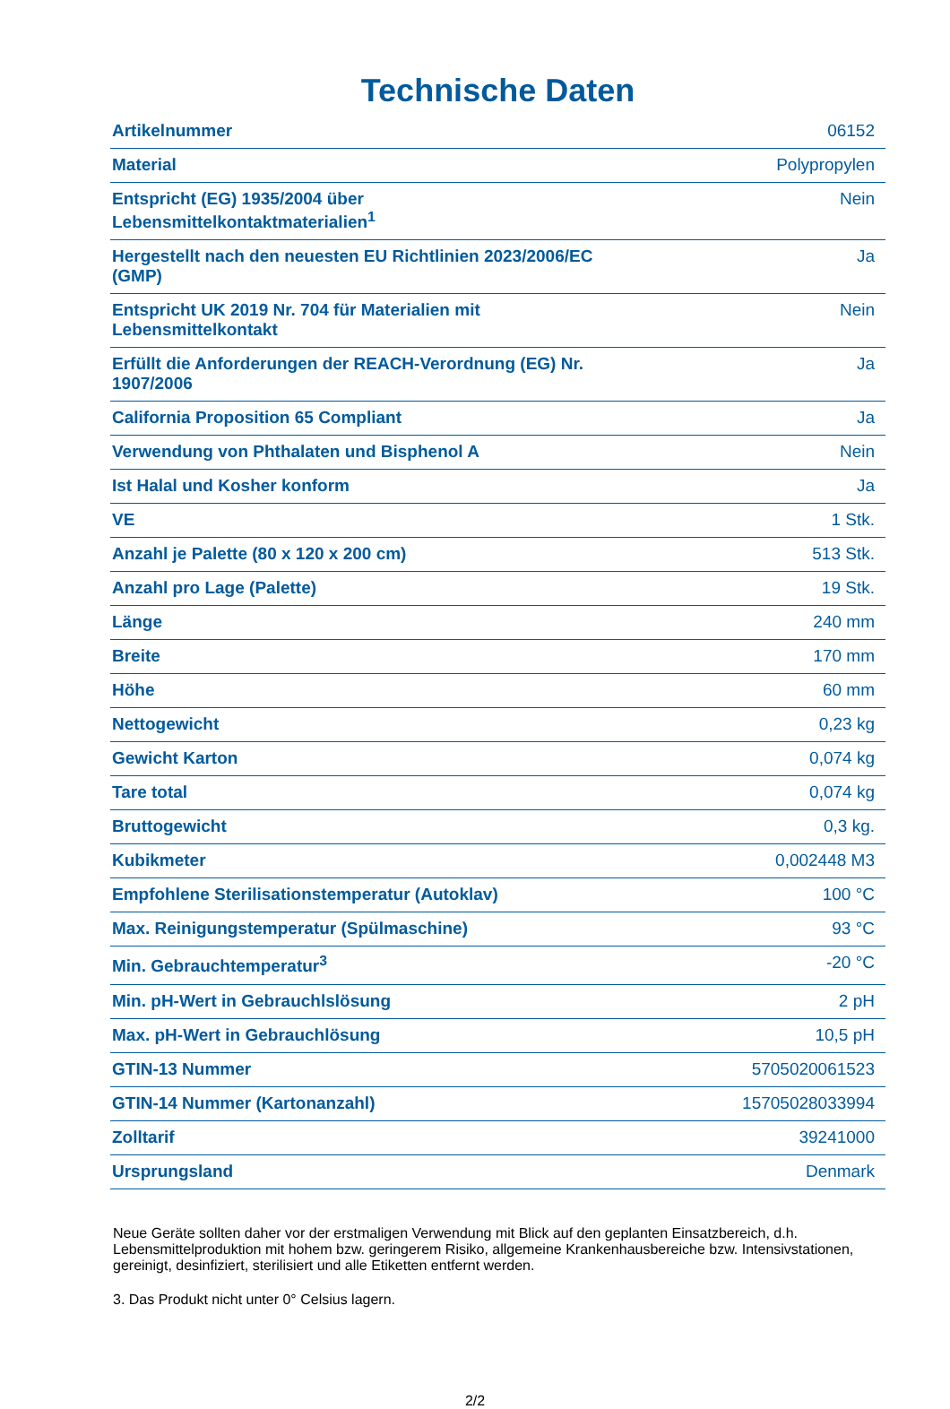Technische Daten
| Artikelnummer | 06152 |
| Material | Polypropylen |
| Entspricht (EG) 1935/2004 über Lebensmittelkontaktmaterialien<sup>1</sup> | Nein |
| Hergestellt nach den neuesten EU Richtlinien 2023/2006/EC (GMP) | Ja |
| Entspricht UK 2019 Nr. 704 für Materialien mit Lebensmittelkontakt | Nein |
| Erfüllt die Anforderungen der REACH-Verordnung (EG) Nr. 1907/2006 | Ja |
| California Proposition 65 Compliant | Ja |
| Verwendung von Phthalaten und Bisphenol A | Nein |
| Ist Halal und Kosher konform | Ja |
| VE | 1 Stk. |
| Anzahl je Palette (80 x 120 x 200 cm) | 513 Stk. |
| Anzahl pro Lage (Palette) | 19 Stk. |
| Länge | 240 mm |
| Breite | 170 mm |
| Höhe | 60 mm |
| Nettogewicht | 0,23 kg |
| Gewicht Karton | 0,074 kg |
| Tare total | 0,074 kg |
| Bruttogewicht | 0,3 kg. |
| Kubikmeter | 0,002448 M3 |
| Empfohlene Sterilisationstemperatur (Autoklav) | 100 °C |
| Max. Reinigungstemperatur (Spülmaschine) | 93 °C |
| Min. Gebrauchtemperatur<sup>3</sup> | -20 °C |
| Min. pH-Wert in Gebrauchlslösung | 2 pH |
| Max. pH-Wert in Gebrauchlösung | 10,5 pH |
| GTIN-13 Nummer | 5705020061523 |
| GTIN-14 Nummer (Kartonanzahl) | 15705028033994 |
| Zolltarif | 39241000 |
| Ursprungsland | Denmark |
Neue Geräte sollten daher vor der erstmaligen Verwendung mit Blick auf den geplanten Einsatzbereich, d.h. Lebensmittelproduktion mit hohem bzw. geringerem Risiko, allgemeine Krankenhausbereiche bzw. Intensivstationen, gereinigt, desinfiziert, sterilisiert und alle Etiketten entfernt werden.
3. Das Produkt nicht unter 0° Celsius lagern.
2/2